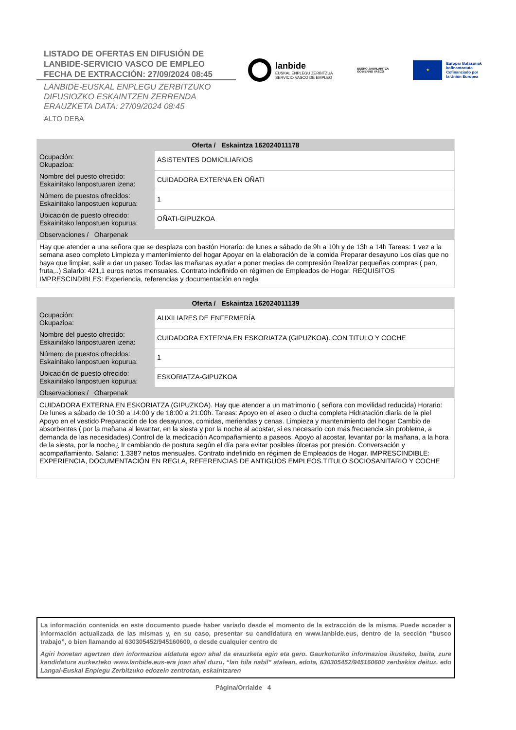LISTADO DE OFERTAS EN DIFUSIÓN DE
LANBIDE-SERVICIO VASCO DE EMPLEO
FECHA DE EXTRACCIÓN: 27/09/2024 08:45
LANBIDE-EUSKAL ENPLEGU ZERBITZUKO
DIFUSIOZKO ESKAINTZEN ZERRENDA
ERAUZKETA DATA: 27/09/2024 08:45
ALTO DEBA
lanbide
EUSKAL ENPLEGU ZERBITZUA
SERVICIO VASCO DE EMPLEO
EUSKO JAURLARITZA
GOBIERNO VASCO
★
Europar Batasunak
kofinantzatuta
Cofinanciado por
la Unión Europea
| Oferta / Eskaintza 162024011178 | |
| --- | --- |
| Ocupación: Okupazioa: | ASISTENTES DOMICILIARIOS |
| Nombre del puesto ofrecido: Eskainitako lanpostuaren izena: | CUIDADORA EXTERNA EN OÑATI |
| Número de puestos ofrecidos: Eskainitako lanpostuen kopurua: | 1 |
| Ubicación de puesto ofrecido: Eskainitako lanpostuen kopurua: | OÑATI-GIPUZKOA |
| Observaciones / Oharpenak | |
| Hay que atender a una señora que se desplaza con bastón Horario: de lunes a sábado de 9h a 10h y de 13h a 14h Tareas: 1 vez a la semana aseo completo Limpieza y mantenimiento del hogar Apoyar en la elaboración de la comida Preparar desayuno Los días que no haya que limpiar, salir a dar un paseo Todas las mañanas ayudar a poner medias de compresión Realizar pequeñas compras ( pan, fruta,..) Salario: 421,1 euros netos mensuales. Contrato indefinido en régimen de Empleados de Hogar. REQUISITOS IMPRESCINDIBLES: Experiencia, referencias y documentación en regla | |
| Oferta / Eskaintza 162024011139 | |
| --- | --- |
| Ocupación: Okupazioa: | AUXILIARES DE ENFERMERÍA |
| Nombre del puesto ofrecido: Eskainitako lanpostuaren izena: | CUIDADORA EXTERNA EN ESKORIATZA (GIPUZKOA). CON TITULO Y COCHE |
| Número de puestos ofrecidos: Eskainitako lanpostuen kopurua: | 1 |
| Ubicación de puesto ofrecido: Eskainitako lanpostuen kopurua: | ESKORIATZA-GIPUZKOA |
| Observaciones / Oharpenak | |
| CUIDADORA EXTERNA EN ESKORIATZA (GIPUZKOA). Hay que atender a un matrimonio ( señora con movilidad reducida) Horario: De lunes a sábado de 10:30 a 14:00 y de 18:00 a 21:00h. Tareas: Apoyo en el aseo o ducha completa Hidratación diaria de la piel Apoyo en el vestido Preparación de los desayunos, comidas, meriendas y cenas. Limpieza y mantenimiento del hogar Cambio de absorbentes ( por la mañana al levantar, en la siesta y por la noche al acostar, si es necesario con más frecuencia sin problema, a demanda de las necesidades).Control de la medicación Acompañamiento a paseos. Apoyo al acostar, levantar por la mañana, a la hora de la siesta, por la noche¿ Ir cambiando de postura según el día para evitar posibles úlceras por presión. Conversación y acompañamiento. Salario: 1.338? netos mensuales. Contrato indefinido en régimen de Empleados de Hogar. IMPRESCINDIBLE: EXPERIENCIA, DOCUMENTACIÓN EN REGLA, REFERENCIAS DE ANTIGUOS EMPLEOS.TITULO SOCIOSANITARIO Y COCHE | |
La información contenida en este documento puede haber variado desde el momento de la extracción de la misma. Puede acceder a información actualizada de las mismas y, en su caso, presentar su candidatura en www.lanbide.eus, dentro de la sección “busco trabajo”, o bien llamando al 630305452/945160600, o desde cualquier centro de
Agiri honetan agertzen den informazioa aldatuta egon ahal da erauzketa egin eta gero. Gaurkoturiko informazioa ikusteko, baita, zure kandidatura aurkezteko www.lanbide.eus-era joan ahal duzu, “lan bila nabil” atalean, edota, 630305452/945160600 zenbakira deituz, edo Langai-Euskal Enplegu Zerbitzuko edozein zentrotan, eskaintzaren
Página/Orrialde 4